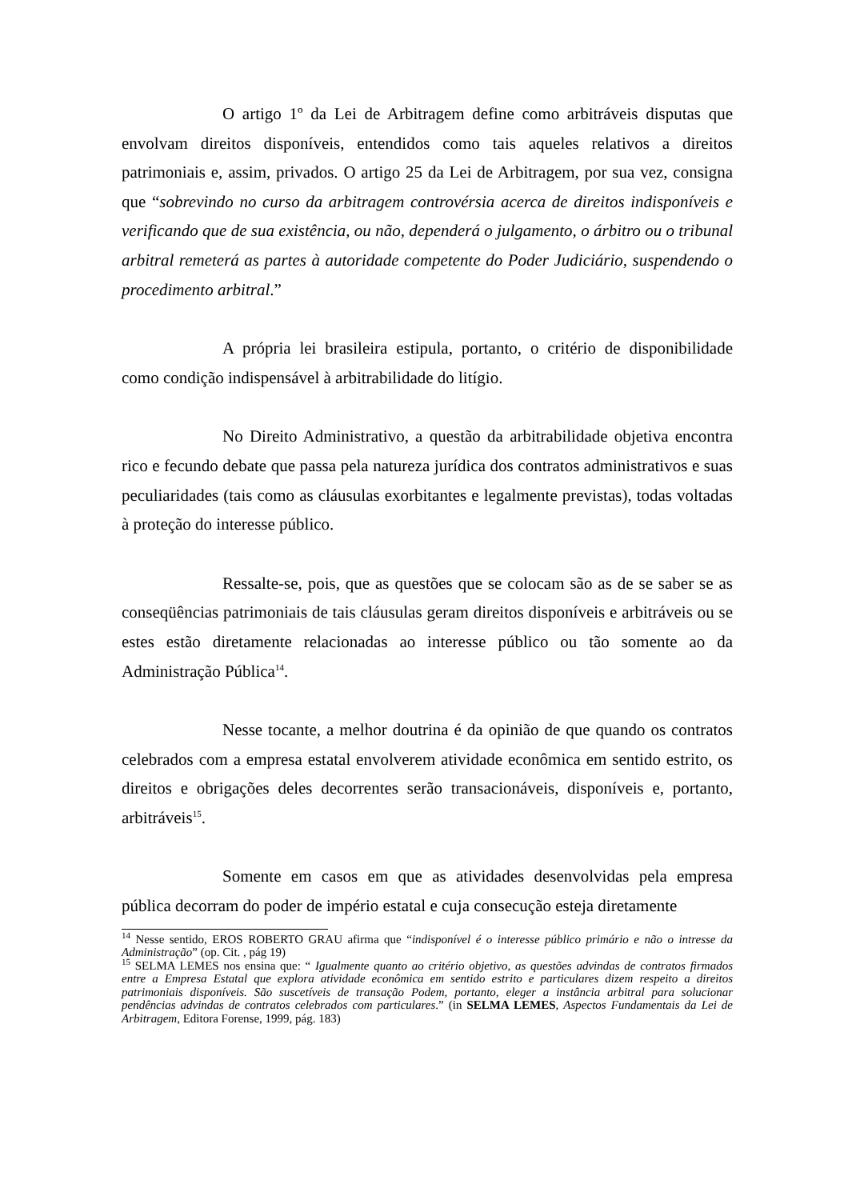O artigo 1º da Lei de Arbitragem define como arbitráveis disputas que envolvam direitos disponíveis, entendidos como tais aqueles relativos a direitos patrimoniais e, assim, privados. O artigo 25 da Lei de Arbitragem, por sua vez, consigna que “sobrevindo no curso da arbitragem controvérsia acerca de direitos indisponíveis e verificando que de sua existência, ou não, dependerá o julgamento, o árbitro ou o tribunal arbitral remeterá as partes à autoridade competente do Poder Judiciário, suspendendo o procedimento arbitral.”
A própria lei brasileira estipula, portanto, o critério de disponibilidade como condição indispensável à arbitrabilidade do litígio.
No Direito Administrativo, a questão da arbitrabilidade objetiva encontra rico e fecundo debate que passa pela natureza jurídica dos contratos administrativos e suas peculiaridades (tais como as cláusulas exorbitantes e legalmente previstas), todas voltadas à proteção do interesse público.
Ressalte-se, pois, que as questões que se colocam são as de se saber se as conseqüências patrimoniais de tais cláusulas geram direitos disponíveis e arbitráveis ou se estes estão diretamente relacionadas ao interesse público ou tão somente ao da Administração Pública<sup>14</sup>.
Nesse tocante, a melhor doutrina é da opinião de que quando os contratos celebrados com a empresa estatal envolverem atividade econômica em sentido estrito, os direitos e obrigações deles decorrentes serão transacionáveis, disponíveis e, portanto, arbitráveis<sup>15</sup>.
Somente em casos em que as atividades desenvolvidas pela empresa pública decorram do poder de império estatal e cuja consecução esteja diretamente
<sup>14</sup> Nesse sentido, EROS ROBERTO GRAU afirma que “indisponível é o interesse público primário e não o intresse da Administração” (op. Cit. , pág 19)
<sup>15</sup> SELMA LEMES nos ensina que: “ Igualmente quanto ao critério objetivo, as questões advindas de contratos firmados entre a Empresa Estatal que explora atividade econômica em sentido estrito e particulares dizem respeito a direitos patrimoniais disponíveis. São suscetíveis de transação Podem, portanto, eleger a instância arbitral para solucionar pendências advindas de contratos celebrados com particulares.” (in SELMA LEMES, Aspectos Fundamentais da Lei de Arbitragem, Editora Forense, 1999, pág. 183)